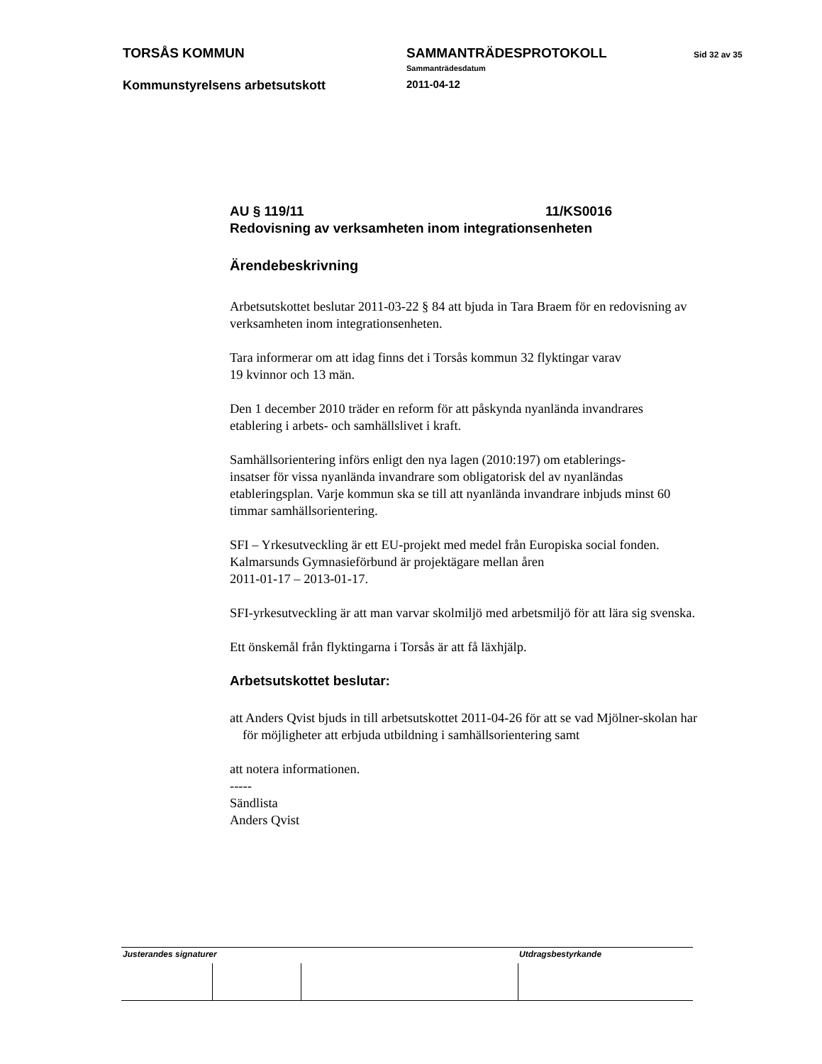TORSÅS KOMMUN SAMMANTRÄDESPROTOKOLL
Sammanträdesdatum
Sid 32 av 35
Kommunstyrelsens arbetsutskott
2011-04-12
AU § 119/11 11/KS0016
Redovisning av verksamheten inom integrationsenheten
Ärendebeskrivning
Arbetsutskottet beslutar 2011-03-22 § 84 att bjuda in Tara Braem för en redovisning av verksamheten inom integrationsenheten.
Tara informerar om att idag finns det i Torsås kommun 32 flyktingar varav
19 kvinnor och 13 män.
Den 1 december 2010 träder en reform för att påskynda nyanlända invandrares etablering i arbets- och samhällslivet i kraft.
Samhällsorientering införs enligt den nya lagen (2010:197) om etablerings-
insatser för vissa nyanlända invandrare som obligatorisk del av nyanländas etableringsplan. Varje kommun ska se till att nyanlända invandrare inbjuds minst 60 timmar samhällsorientering.
SFI – Yrkesutveckling är ett EU-projekt med medel från Europiska social fonden. Kalmarsunds Gymnasieförbund är projektägare mellan åren
2011-01-17 – 2013-01-17.
SFI-yrkesutveckling är att man varvar skolmiljö med arbetsmiljö för att lära sig svenska.
Ett önskemål från flyktingarna i Torsås är att få läxhjälp.
Arbetsutskottet beslutar:
att Anders Qvist bjuds in till arbetsutskottet 2011-04-26 för att se vad Mjölner-skolan har för möjligheter att erbjuda utbildning i samhällsorientering samt
att notera informationen.
-----
Sändlista
Anders Qvist
| Justerandes signaturer | | | Utdragsbestyrkande |